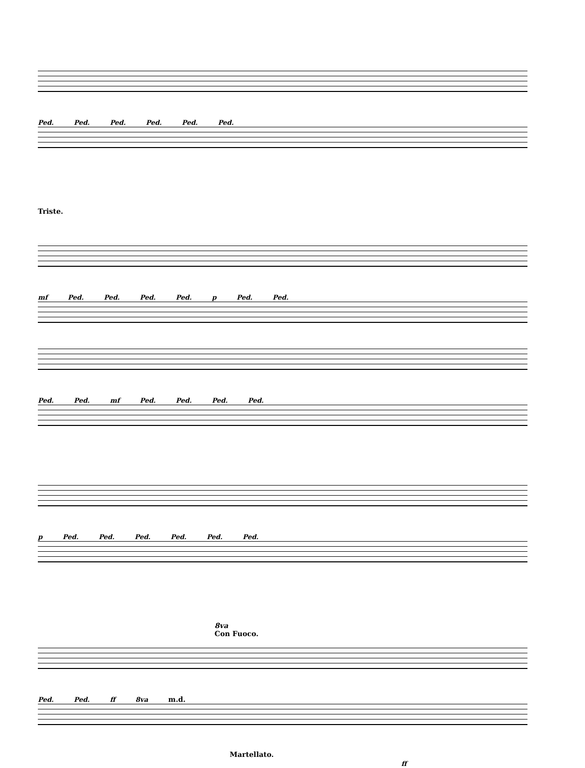Ped. Ped. Ped. Ped. Ped. Ped.
Triste.
mf Ped. Ped. Ped. Ped. p Ped. Ped.
Ped. Ped. mf Ped. Ped. Ped. Ped.
p Ped. Ped. Ped. Ped. Ped. Ped.
8va
Con Fuoco.
Ped. Ped. ff 8va m.d.
Martellato.
ff